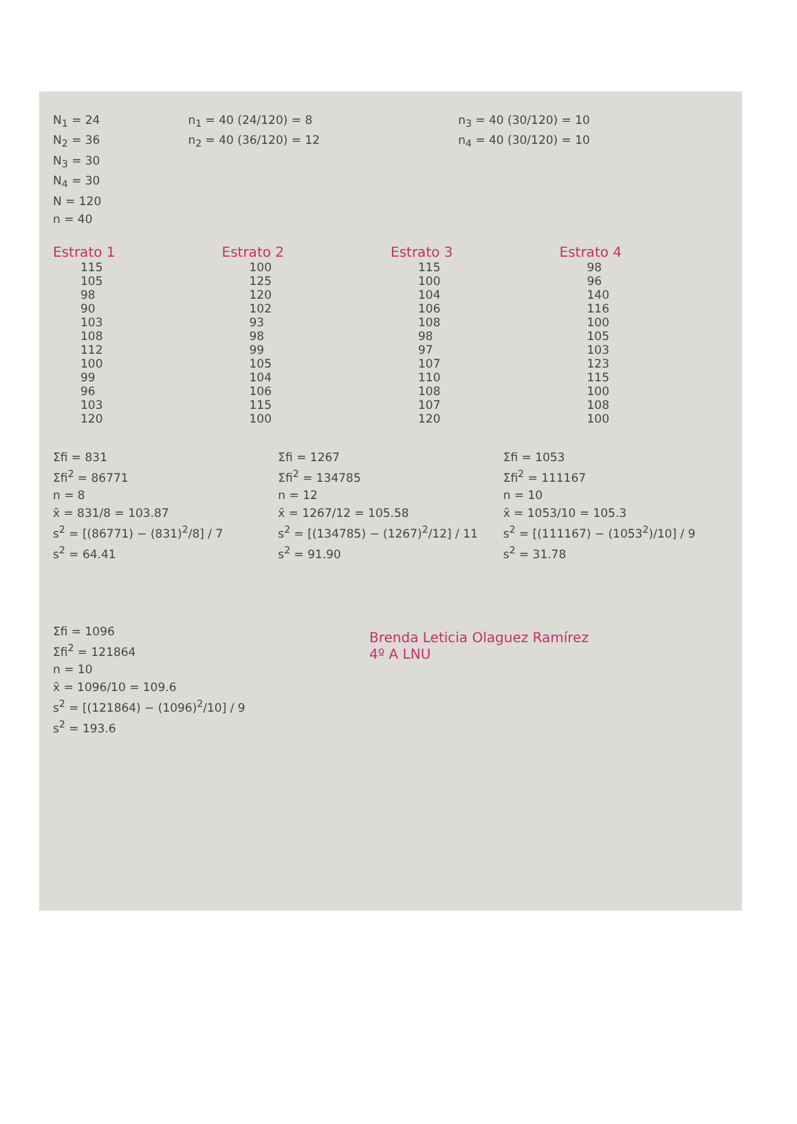N<sub>1</sub> = 24
N<sub>2</sub> = 36
N<sub>3</sub> = 30
N<sub>4</sub> = 30
N = 120
n = 40
n<sub>1</sub> = 40 (24/120) = 8
n<sub>2</sub> = 40 (36/120) = 12
n<sub>3</sub> = 40 (30/120) = 10
n<sub>4</sub> = 40 (30/120) = 10
Estrato 1
115
105
98
90
103
108
112
100
99
96
103
120
Estrato 2
100
125
120
102
93
98
99
105
104
106
115
100
Estrato 3
115
100
104
106
108
98
97
107
110
108
107
120
Estrato 4
98
96
140
116
100
105
103
123
115
100
108
100
Σfi = 831
Σfi<sup>2</sup> = 86771
n = 8
x̄ = 831/8 = 103.87
s<sup>2</sup> = [(86771) − (831)<sup>2</sup>/8] / 7
s<sup>2</sup> = 64.41
Σfi = 1267
Σfi<sup>2</sup> = 134785
n = 12
x̄ = 1267/12 = 105.58
s<sup>2</sup> = [(134785) − (1267)<sup>2</sup>/12] / 11
s<sup>2</sup> = 91.90
Σfi = 1053
Σfi<sup>2</sup> = 111167
n = 10
x̄ = 1053/10 = 105.3
s<sup>2</sup> = [(111167) − (1053<sup>2</sup>)/10] / 9
s<sup>2</sup> = 31.78
Σfi = 1096
Σfi<sup>2</sup> = 121864
n = 10
x̄ = 1096/10 = 109.6
s<sup>2</sup> = [(121864) − (1096)<sup>2</sup>/10] / 9
s<sup>2</sup> = 193.6
Brenda Leticia Olaguez Ramírez
4º A LNU